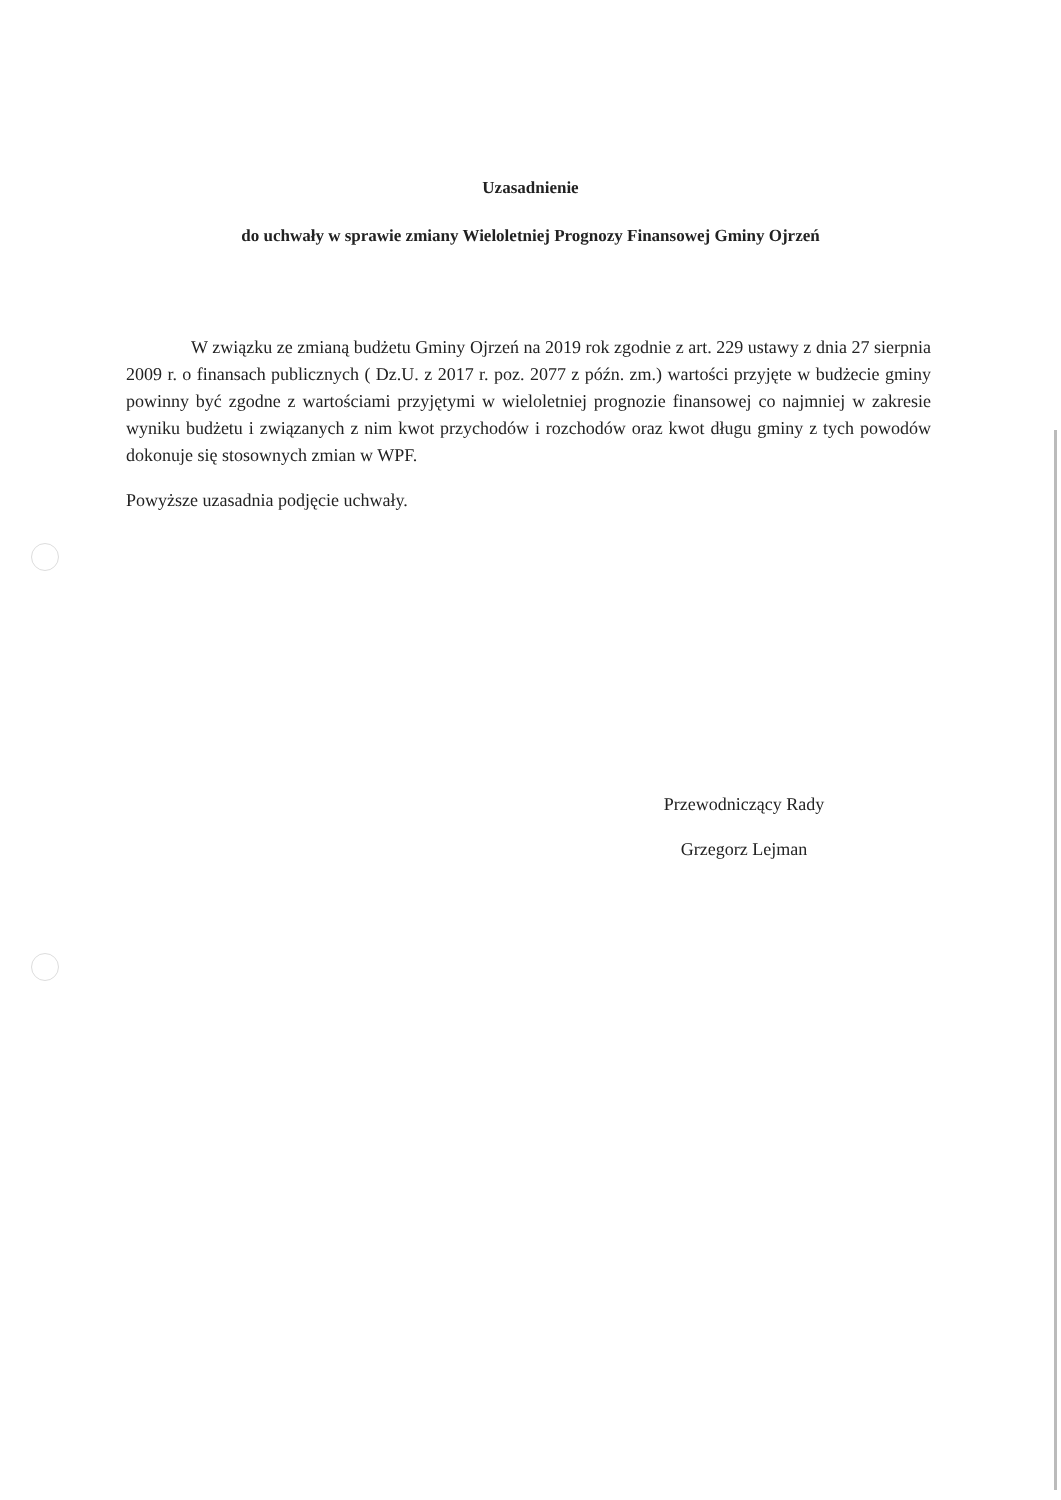Uzasadnienie
do uchwały w sprawie zmiany Wieloletniej Prognozy Finansowej Gminy Ojrzeń
W związku ze zmianą budżetu Gminy Ojrzeń na 2019 rok zgodnie z art. 229 ustawy z dnia 27 sierpnia 2009 r. o finansach publicznych ( Dz.U. z 2017 r. poz. 2077 z późn. zm.) wartości przyjęte w budżecie gminy powinny być zgodne z wartościami przyjętymi w wieloletniej prognozie finansowej co najmniej w zakresie wyniku budżetu i związanych z nim kwot przychodów i rozchodów oraz kwot długu gminy z tych powodów dokonuje się stosownych zmian w WPF.
Powyższe uzasadnia podjęcie uchwały.
Przewodniczący Rady
Grzegorz Lejman